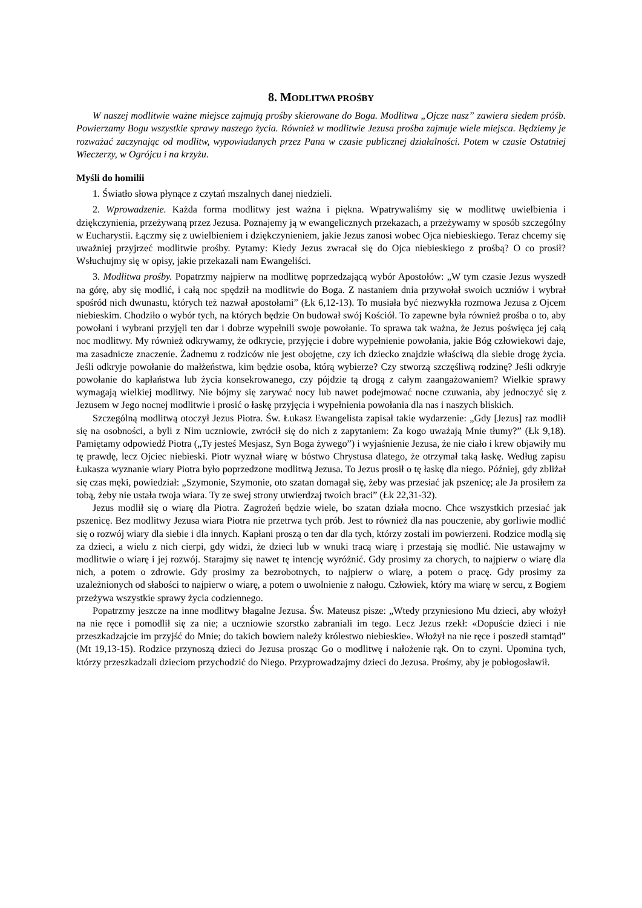8. MODLITWA PROŚBY
W naszej modlitwie ważne miejsce zajmują prośby skierowane do Boga. Modlitwa „Ojcze nasz” zawiera siedem próśb. Powierzamy Bogu wszystkie sprawy naszego życia. Również w modlitwie Jezusa prośba zajmuje wiele miejsca. Będziemy je rozważać zaczynając od modlitw, wypowiadanych przez Pana w czasie publicznej działalności. Potem w czasie Ostatniej Wieczerzy, w Ogrójcu i na krzyżu.
Myśli do homilii
1. Światło słowa płynące z czytań mszalnych danej niedzieli.
2. Wprowadzenie. Każda forma modlitwy jest ważna i piękna. Wpatrywaliśmy się w modlitwę uwielbienia i dziękczynienia, przeżywaną przez Jezusa. Poznajemy ją w ewangelicznych przekazach, a przeżywamy w sposób szczególny w Eucharystii. Łączmy się z uwielbieniem i dziękczynieniem, jakie Jezus zanosi wobec Ojca niebieskiego. Teraz chcemy się uważniej przyjrzeć modlitwie prośby. Pytamy: Kiedy Jezus zwracał się do Ojca niebieskiego z prośbą? O co prosił? Wsłuchujmy się w opisy, jakie przekazali nam Ewangeliści.
3. Modlitwa prośby. Popatrzmy najpierw na modlitwę poprzedzającą wybór Apostołów: „W tym czasie Jezus wyszedł na górę, aby się modlić, i całą noc spędził na modlitwie do Boga. Z nastaniem dnia przywołał swoich uczniów i wybrał spośród nich dwunastu, których też nazwał apostołami” (Łk 6,12-13). To musiała być niezwykła rozmowa Jezusa z Ojcem niebieskim. Chodziło o wybór tych, na których będzie On budował swój Kościół. To zapewne była również prośba o to, aby powołani i wybrani przyjęli ten dar i dobrze wypełnili swoje powołanie. To sprawa tak ważna, że Jezus poświęca jej całą noc modlitwy. My również odkrywamy, że odkrycie, przyjęcie i dobre wypełnienie powołania, jakie Bóg człowiekowi daje, ma zasadnicze znaczenie. Żadnemu z rodziców nie jest obojętne, czy ich dziecko znajdzie właściwą dla siebie drogę życia. Jeśli odkryje powołanie do małżeństwa, kim będzie osoba, którą wybierze? Czy stworzą szczęśliwą rodzinę? Jeśli odkryje powołanie do kapłaństwa lub życia konsekrowanego, czy pójdzie tą drogą z całym zaangażowaniem? Wielkie sprawy wymagają wielkiej modlitwy. Nie bójmy się zarywać nocy lub nawet podejmować nocne czuwania, aby jednoczyć się z Jezusem w Jego nocnej modlitwie i prosić o łaskę przyjęcia i wypełnienia powołania dla nas i naszych bliskich.
Szczególną modlitwą otoczył Jezus Piotra. Św. Łukasz Ewangelista zapisał takie wydarzenie: „Gdy [Jezus] raz modlił się na osobności, a byli z Nim uczniowie, zwrócił się do nich z zapytaniem: Za kogo uważają Mnie tłumy?” (Łk 9,18). Pamiętamy odpowiedź Piotra („Ty jesteś Mesjasz, Syn Boga żywego”) i wyjaśnienie Jezusa, że nie ciało i krew objawiły mu tę prawdę, lecz Ojciec niebieski. Piotr wyznał wiarę w bóstwo Chrystusa dlatego, że otrzymał taką łaskę. Według zapisu Łukasza wyznanie wiary Piotra było poprzedzone modlitwą Jezusa. To Jezus prosił o tę łaskę dla niego. Później, gdy zbliżał się czas męki, powiedział: „Szymonie, Szymonie, oto szatan domagał się, żeby was przesiać jak pszenicę; ale Ja prosiłem za tobą, żeby nie ustała twoja wiara. Ty ze swej strony utwierdzaj twoich braci” (Łk 22,31-32).
Jezus modlił się o wiarę dla Piotra. Zagrożeń będzie wiele, bo szatan działa mocno. Chce wszystkich przesiać jak pszenicę. Bez modlitwy Jezusa wiara Piotra nie przetrwa tych prób. Jest to również dla nas pouczenie, aby gorliwie modlić się o rozwój wiary dla siebie i dla innych. Kapłani proszą o ten dar dla tych, którzy zostali im powierzeni. Rodzice modlą się za dzieci, a wielu z nich cierpi, gdy widzi, że dzieci lub w wnuki tracą wiarę i przestają się modlić. Nie ustawajmy w modlitwie o wiarę i jej rozwój. Starajmy się nawet tę intencję wyróżnić. Gdy prosimy za chorych, to najpierw o wiarę dla nich, a potem o zdrowie. Gdy prosimy za bezrobotnych, to najpierw o wiarę, a potem o pracę. Gdy prosimy za uzależnionych od słabości to najpierw o wiarę, a potem o uwolnienie z nałogu. Człowiek, który ma wiarę w sercu, z Bogiem przeżywa wszystkie sprawy życia codziennego.
Popatrzmy jeszcze na inne modlitwy błagalne Jezusa. Św. Mateusz pisze: „Wtedy przyniesiono Mu dzieci, aby włożył na nie ręce i pomodlił się za nie; a uczniowie szorstko zabraniali im tego. Lecz Jezus rzekł: «Dopuście dzieci i nie przeszkadzajcie im przyjść do Mnie; do takich bowiem należy królestwo niebieskie». Włożył na nie ręce i poszedł stamtąd” (Mt 19,13-15). Rodzice przynoszą dzieci do Jezusa prosząc Go o modlitwę i nałożenie rąk. On to czyni. Upomina tych, którzy przeszkadzali dzieciom przychodzić do Niego. Przyprowadzajmy dzieci do Jezusa. Prośmy, aby je pobłogosławił.